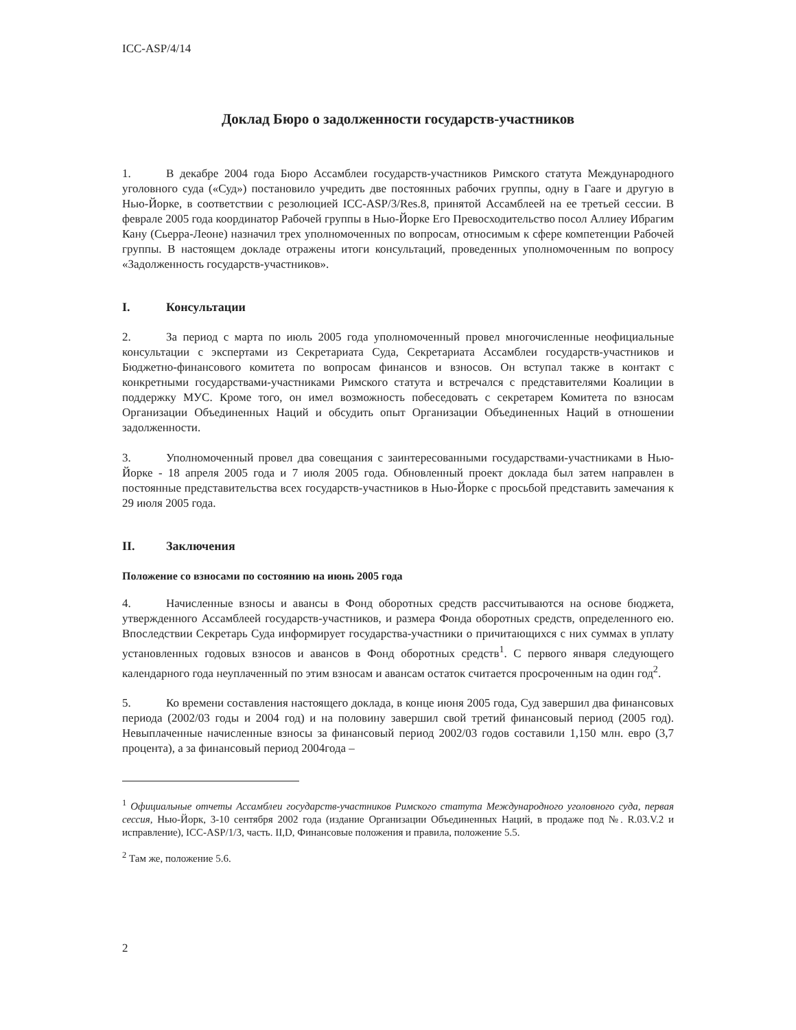ICC-ASP/4/14
Доклад Бюро о задолженности государств-участников
1. В декабре 2004 года Бюро Ассамблеи государств-участников Римского статута Международного уголовного суда («Суд») постановило учредить две постоянных рабочих группы, одну в Гааге и другую в Нью-Йорке, в соответствии с резолюцией ICC-ASP/3/Res.8, принятой Ассамблеей на ее третьей сессии. В феврале 2005 года координатор Рабочей группы в Нью-Йорке Его Превосходительство посол Аллиеу Ибрагим Кану (Сьерра-Леоне) назначил трех уполномоченных по вопросам, относимым к сфере компетенции Рабочей группы. В настоящем докладе отражены итоги консультаций, проведенных уполномоченным по вопросу «Задолженность государств-участников».
I. Консультации
2. За период с марта по июль 2005 года уполномоченный провел многочисленные неофициальные консультации с экспертами из Секретариата Суда, Секретариата Ассамблеи государств-участников и Бюджетно-финансового комитета по вопросам финансов и взносов. Он вступал также в контакт с конкретными государствами-участниками Римского статута и встречался с представителями Коалиции в поддержку МУС. Кроме того, он имел возможность побеседовать с секретарем Комитета по взносам Организации Объединенных Наций и обсудить опыт Организации Объединенных Наций в отношении задолженности.
3. Уполномоченный провел два совещания с заинтересованными государствами-участниками в Нью-Йорке - 18 апреля 2005 года и 7 июля 2005 года. Обновленный проект доклада был затем направлен в постоянные представительства всех государств-участников в Нью-Йорке с просьбой представить замечания к 29 июля 2005 года.
II. Заключения
Положение со взносами по состоянию на июнь 2005 года
4. Начисленные взносы и авансы в Фонд оборотных средств рассчитываются на основе бюджета, утвержденного Ассамблеей государств-участников, и размера Фонда оборотных средств, определенного ею. Впоследствии Секретарь Суда информирует государства-участники о причитающихся с них суммах в уплату установленных годовых взносов и авансов в Фонд оборотных средств<sup>1</sup>. С первого января следующего календарного года неуплаченный по этим взносам и авансам остаток считается просроченным на один год<sup>2</sup>.
5. Ко времени составления настоящего доклада, в конце июня 2005 года, Суд завершил два финансовых периода (2002/03 годы и 2004 год) и на половину завершил свой третий финансовый период (2005 год). Невыплаченные начисленные взносы за финансовый период 2002/03 годов составили 1,150 млн. евро (3,7 процента), а за финансовый период 2004года –
<sup>1</sup> Официальные отчеты Ассамблеи государств-участников Римского статута Международного уголовного суда, первая сессия, Нью-Йорк, 3-10 сентября 2002 года (издание Организации Объединенных Наций, в продаже под №. R.03.V.2 и исправление), ICC-ASP/1/3, часть. II,D, Финансовые положения и правила, положение 5.5.
<sup>2</sup> Там же, положение 5.6.
2